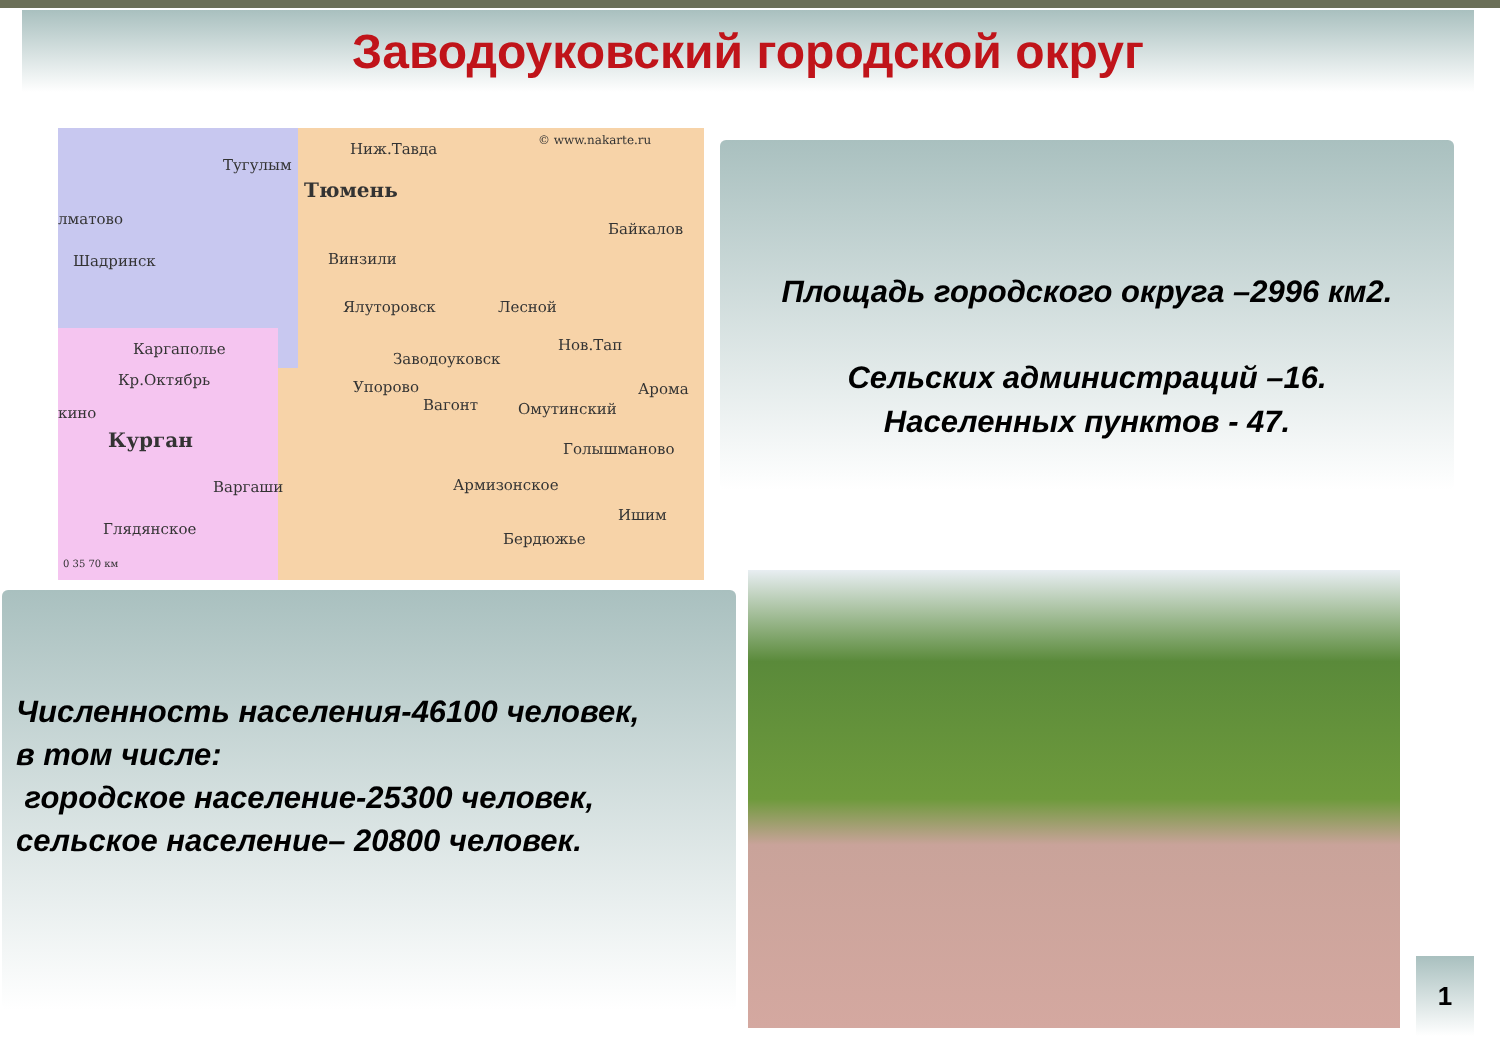Заводоуковский городской округ
© www.nakarte.ru Ниж.Тавда
Тугулым
Тюмень
лматово
Байкалов
Шадринск Винзили
Ялуторовск Лесной
Нов.Тап Каргаполье
Заводоуковск
Кр.Октябрь Упорово Арома
Вагонт Омутинский кино
Курган Голышманово
Армизонское Варгаши
Ишим
Глядянское
Бердюжье
0 35 70 км
Площадь городского округа –2996 км2.
Сельских администраций –16.
Населенных пунктов - 47.
Численность населения-46100 человек,
в том числе:
городское население-25300 человек,
сельское население– 20800 человек.
1